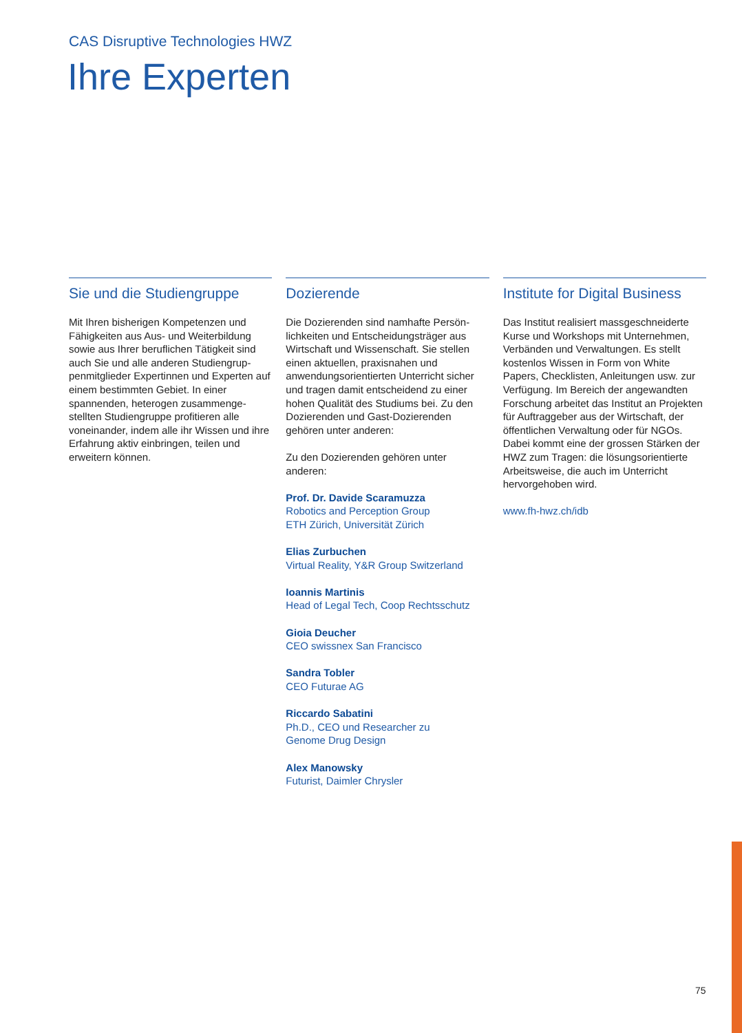CAS Disruptive Technologies HWZ
Ihre Experten
Sie und die Studiengruppe
Mit Ihren bisherigen Kompetenzen und Fähigkeiten aus Aus- und Weiterbildung sowie aus Ihrer beruflichen Tätigkeit sind auch Sie und alle anderen Studiengrup­penmitglieder Expertinnen und Experten auf einem bestimmten Gebiet. In einer spannenden, heterogen zusammenge­stellten Studiengruppe profitieren alle voneinander, indem alle ihr Wissen und ihre Erfahrung aktiv einbringen, teilen und erweitern können.
Dozierende
Die Dozierenden sind namhafte Persön­lichkeiten und Entscheidungsträger aus Wirtschaft und Wissenschaft. Sie stellen einen aktuellen, praxisnahen und anwendungsorientierten Unterricht sicher und tragen damit entscheidend zu einer hohen Qualität des Studiums bei. Zu den Dozierenden und Gast-Dozierenden gehören unter anderen:
Zu den Dozierenden gehören unter anderen:
Prof. Dr. Davide Scaramuzza
Robotics and Perception Group
ETH Zürich, Universität Zürich
Elias Zurbuchen
Virtual Reality, Y&R Group Switzerland
Ioannis Martinis
Head of Legal Tech, Coop Rechtsschutz
Gioia Deucher
CEO swissnex San Francisco
Sandra Tobler
CEO Futurae AG
Riccardo Sabatini
Ph.D., CEO und Researcher zu
Genome Drug Design
Alex Manowsky
Futurist, Daimler Chrysler
Institute for Digital Business
Das Institut realisiert massgeschneiderte Kurse und Workshops mit Unternehmen, Verbänden und Verwaltungen. Es stellt kostenlos Wissen in Form von White Papers, Checklisten, Anleitungen usw. zur Verfügung. Im Bereich der angewand­ten Forschung arbeitet das Institut an Projekten für Auftraggeber aus der Wirtschaft, der öffentlichen Verwaltung oder für NGOs. Dabei kommt eine der grossen Stärken der HWZ zum Tragen: die lösungsorientierte Arbeitsweise, die auch im Unterricht hervorgehoben wird.
www.fh-hwz.ch/idb
75